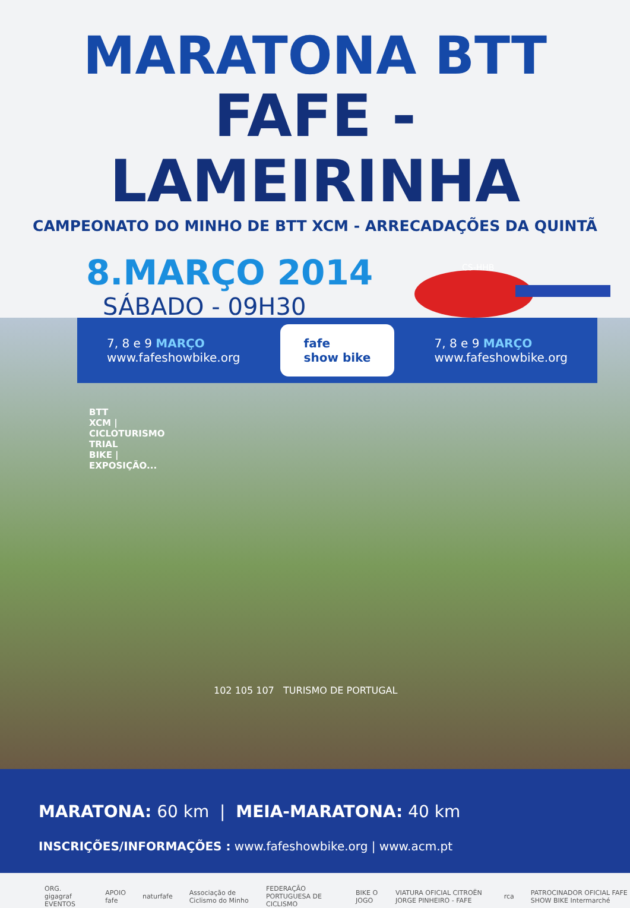MARATONA BTT
FAFE - LAMEIRINHA
CAMPEONATO DO MINHO DE BTT XCM - ARRECADAÇÕES DA QUINTÃ
8.MARÇO 2014
SÁBADO - 09H30
CS-HHB
7, 8 e 9 MARÇO
www.fafeshowbike.org
fafe
show bike
7, 8 e 9 MARÇO
www.fafeshowbike.org
BTT XCM | CICLOTURISMO TRIAL BIKE | EXPOSIÇÃO...
102 105 107 TURISMO DE PORTUGAL
MARATONA: 60 km | MEIA-MARATONA: 40 km
INSCRIÇÕES/INFORMAÇÕES : www.fafeshowbike.org | www.acm.pt
ORG. gigagraf EVENTOS APOIO fafe naturfafe Associação de Ciclismo do Minho FEDERAÇÃO PORTUGUESA DE CICLISMO BIKE O JOGO VIATURA OFICIAL CITROËN JORGE PINHEIRO - FAFE rca PATROCINADOR OFICIAL FAFE SHOW BIKE Intermarché